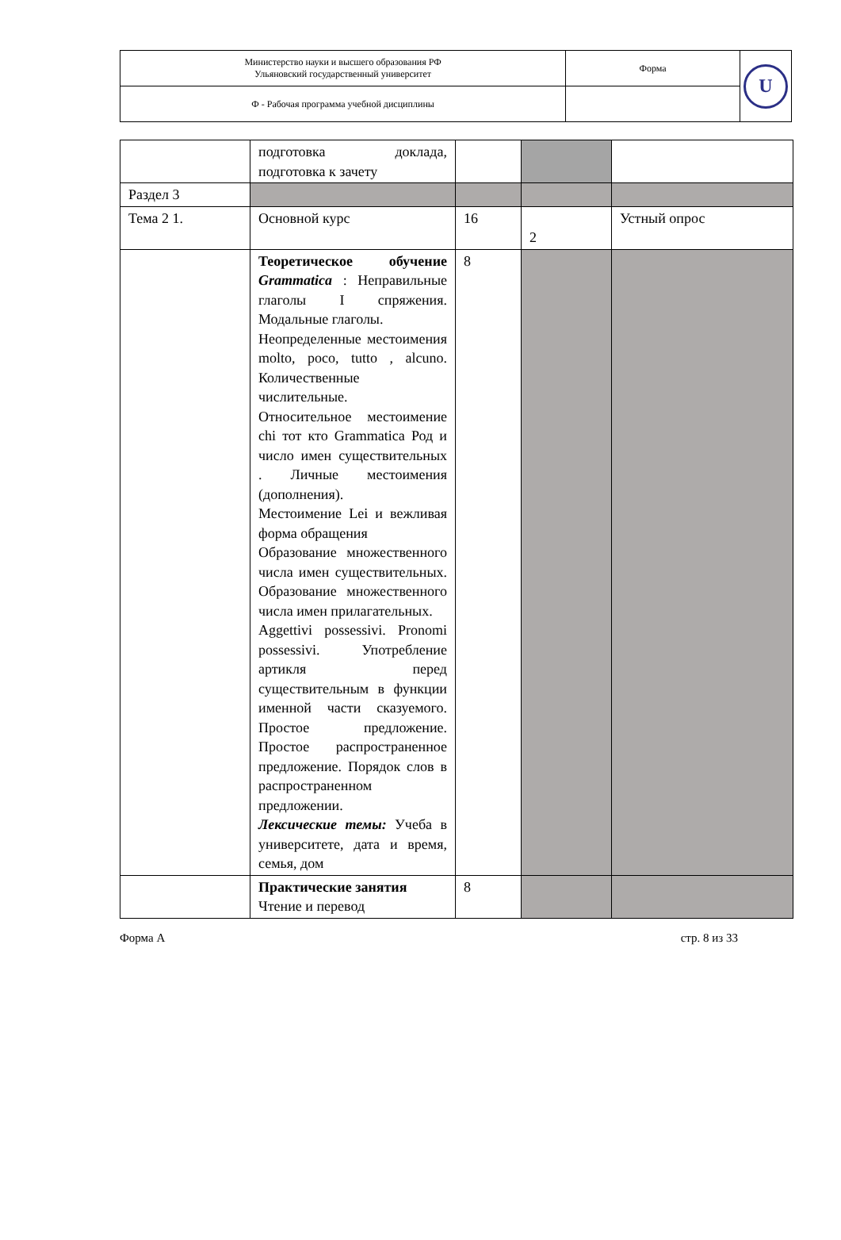| Министерство науки и высшего образования РФ Ульяновский государственный университет | Форма | U |
| Ф - Рабочая программа учебной дисциплины | | |
| | подготовка доклада, подготовка к зачету | | | |
| Раздел 3 | | | | |
| Тема 2 1. | Основной курс | 16 | 2 | Устный опрос |
| | Теоретическое обучение Grammatica : Неправильные глаголы I спряжения. Модальные глаголы. Неопределенные местоимения molto, poco, tutto , alcuno. Количественные числительные. Относительное местоимение chi тот кто Grammatica Род и число имен существительных . Личные местоимения (дополнения). Местоимение Lei и вежливая форма обращения Образование множественного числа имен существительных. Образование множественного числа имен прилагательных. Aggettivi possessivi. Pronomi possessivi. Употребление артикля перед существительным в функции именной части сказуемого. Простое предложение. Простое распространенное предложение. Порядок слов в распространенном предложении. Лексические темы: Учеба в университете, дата и время, семья, дом | 8 | | |
| | Практические занятия Чтение и перевод | 8 | | |
Форма А стр. 8 из 33